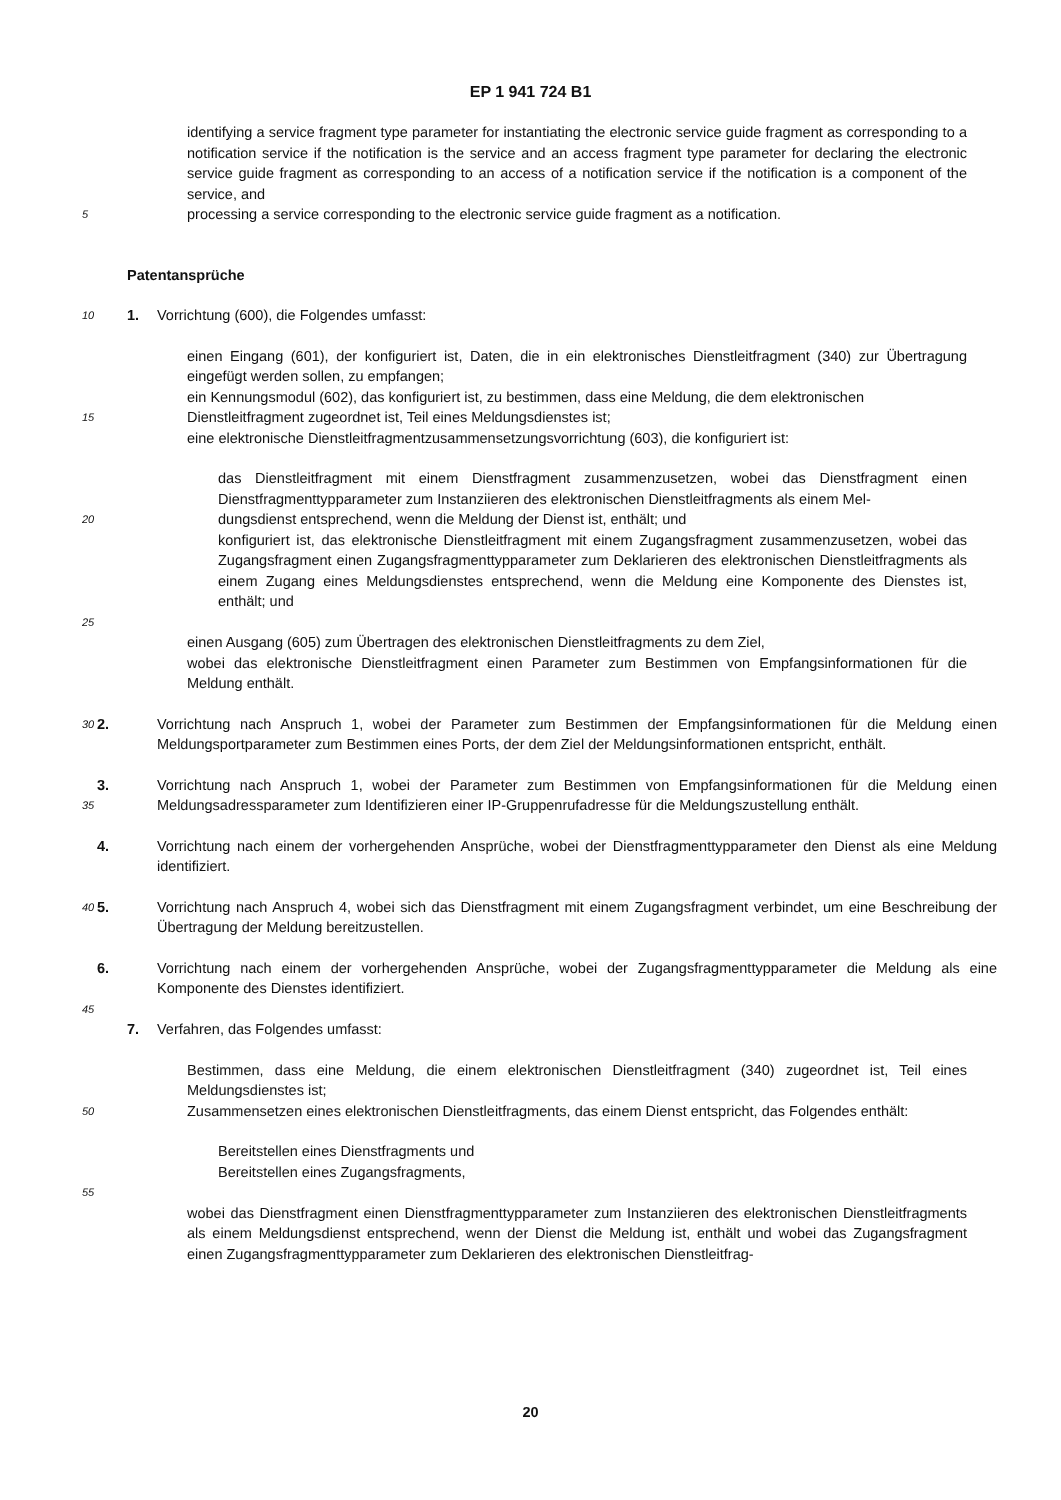EP 1 941 724 B1
identifying a service fragment type parameter for instantiating the electronic service guide fragment as corresponding to a notification service if the notification is the service and an access fragment type parameter for declaring the electronic service guide fragment as corresponding to an access of a notification service if the notification is a component of the service, and
5
processing a service corresponding to the electronic service guide fragment as a notification.
Patentansprüche
10
1. Vorrichtung (600), die Folgendes umfasst:
einen Eingang (601), der konfiguriert ist, Daten, die in ein elektronisches Dienstleitfragment (340) zur Übertragung eingefügt werden sollen, zu empfangen;
ein Kennungsmodul (602), das konfiguriert ist, zu bestimmen, dass eine Meldung, die dem elektronischen
15
Dienstleitfragment zugeordnet ist, Teil eines Meldungsdienstes ist;
eine elektronische Dienstleitfragmentzusammensetzungsvorrichtung (603), die konfiguriert ist:
das Dienstleitfragment mit einem Dienstfragment zusammenzusetzen, wobei das Dienstfragment einen Dienstfragmenttypparameter zum Instanziieren des elektronischen Dienstleitfragments als einem Mel-
20
dungsdienst entsprechend, wenn die Meldung der Dienst ist, enthält; und
konfiguriert ist, das elektronische Dienstleitfragment mit einem Zugangsfragment zusammenzusetzen, wobei das Zugangsfragment einen Zugangsfragmenttypparameter zum Deklarieren des elektronischen Dienstleitfragments als einem Zugang eines Meldungsdienstes entsprechend, wenn die Meldung eine Komponente des Dienstes ist, enthält; und
25
einen Ausgang (605) zum Übertragen des elektronischen Dienstleitfragments zu dem Ziel,
wobei das elektronische Dienstleitfragment einen Parameter zum Bestimmen von Empfangsinformationen für die Meldung enthält.
30
2. Vorrichtung nach Anspruch 1, wobei der Parameter zum Bestimmen der Empfangsinformationen für die Meldung einen Meldungsportparameter zum Bestimmen eines Ports, der dem Ziel der Meldungsinformationen entspricht, enthält.
35
3. Vorrichtung nach Anspruch 1, wobei der Parameter zum Bestimmen von Empfangsinformationen für die Meldung einen Meldungsadressparameter zum Identifizieren einer IP-Gruppenrufadresse für die Meldungszustellung enthält.
4. Vorrichtung nach einem der vorhergehenden Ansprüche, wobei der Dienstfragmenttypparameter den Dienst als eine Meldung identifiziert.
40
5. Vorrichtung nach Anspruch 4, wobei sich das Dienstfragment mit einem Zugangsfragment verbindet, um eine Beschreibung der Übertragung der Meldung bereitzustellen.
6. Vorrichtung nach einem der vorhergehenden Ansprüche, wobei der Zugangsfragmenttypparameter die Meldung als eine Komponente des Dienstes identifiziert.
45
7. Verfahren, das Folgendes umfasst:
Bestimmen, dass eine Meldung, die einem elektronischen Dienstleitfragment (340) zugeordnet ist, Teil eines Meldungsdienstes ist;
50
Zusammensetzen eines elektronischen Dienstleitfragments, das einem Dienst entspricht, das Folgendes enthält:
Bereitstellen eines Dienstfragments und
Bereitstellen eines Zugangsfragments,
55
wobei das Dienstfragment einen Dienstfragmenttypparameter zum Instanziieren des elektronischen Dienstleitfragments als einem Meldungsdienst entsprechend, wenn der Dienst die Meldung ist, enthält und wobei das Zugangsfragment einen Zugangsfragmenttypparameter zum Deklarieren des elektronischen Dienstleitfrag-
20